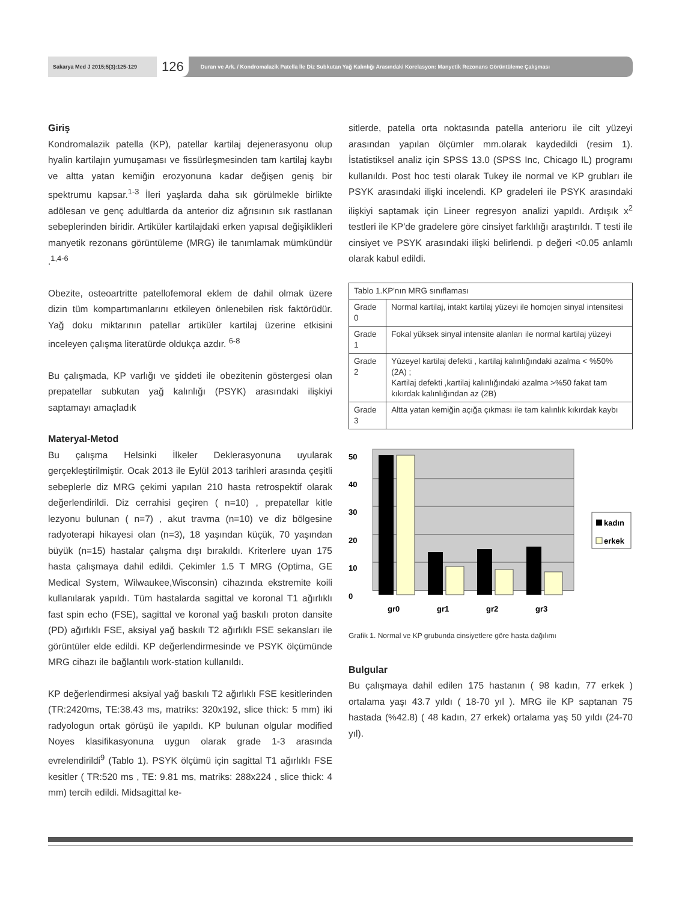Sakarya Med J 2015;5(3):125-129
126
Duran ve Ark. / Kondromalazik Patella İle Diz Subkutan Yağ Kalınlığı Arasındaki Korelasyon: Manyetik Rezonans Görüntüleme Çalışması
Giriş
Kondromalazik patella (KP), patellar kartilaj dejenerasyonu olup hyalin kartilajın yumuşaması ve fissürleşmesinden tam kartilaj kaybı ve altta yatan kemiğin erozyonuna kadar değişen geniş bir spektrumu kapsar.<sup>1-3</sup> İleri yaşlarda daha sık görülmekle birlikte adölesan ve genç adultlarda da anterior diz ağrısının sık rastlanan sebeplerinden biridir. Artiküler kartilajdaki erken yapısal değişiklikleri manyetik rezonans görüntüleme (MRG) ile tanımlamak mümkündür .<sup>1,4-6</sup>
Obezite, osteoartritte patellofemoral eklem de dahil olmak üzere dizin tüm kompartımanlarını etkileyen önlenebilen risk faktörüdür. Yağ doku miktarının patellar artiküler kartilaj üzerine etkisini inceleyen çalışma literatürde oldukça azdır. <sup>6-8</sup>
Bu çalışmada, KP varlığı ve şiddeti ile obezitenin göstergesi olan prepatellar subkutan yağ kalınlığı (PSYK) arasındaki ilişkiyi saptamayı amaçladık
Materyal-Metod
Bu çalışma Helsinki İlkeler Deklerasyonuna uyularak gerçekleştirilmiştir. Ocak 2013 ile Eylül 2013 tarihleri arasında çeşitli sebeplerle diz MRG çekimi yapılan 210 hasta retrospektif olarak değerlendirildi. Diz cerrahisi geçiren ( n=10) , prepatellar kitle lezyonu bulunan ( n=7) , akut travma (n=10) ve diz bölgesine radyoterapi hikayesi olan (n=3), 18 yaşından küçük, 70 yaşından büyük (n=15) hastalar çalışma dışı bırakıldı. Kriterlere uyan 175 hasta çalışmaya dahil edildi. Çekimler 1.5 T MRG (Optima, GE Medical System, Wilwaukee,Wisconsin) cihazında ekstremite koili kullanılarak yapıldı. Tüm hastalarda sagittal ve koronal T1 ağırlıklı fast spin echo (FSE), sagittal ve koronal yağ baskılı proton dansite (PD) ağırlıklı FSE, aksiyal yağ baskılı T2 ağırlıklı FSE sekansları ile görüntüler elde edildi. KP değerlendirmesinde ve PSYK ölçümünde MRG cihazı ile bağlantılı work-station kullanıldı.
KP değerlendirmesi aksiyal yağ baskılı T2 ağırlıklı FSE kesitlerinden (TR:2420ms, TE:38.43 ms, matriks: 320x192, slice thick: 5 mm) iki radyologun ortak görüşü ile yapıldı. KP bulunan olgular modified Noyes klasifikasyonuna uygun olarak grade 1-3 arasında evrelendirildi<sup>9</sup> (Tablo 1). PSYK ölçümü için sagittal T1 ağırlıklı FSE kesitler ( TR:520 ms , TE: 9.81 ms, matriks: 288x224 , slice thick: 4 mm) tercih edildi. Midsagittal ke-
sitlerde, patella orta noktasında patella anterioru ile cilt yüzeyi arasından yapılan ölçümler mm.olarak kaydedildi (resim 1). İstatistiksel analiz için SPSS 13.0 (SPSS Inc, Chicago IL) programı kullanıldı. Post hoc testi olarak Tukey ile normal ve KP grubları ile PSYK arasındaki ilişki incelendi. KP gradeleri ile PSYK arasındaki ilişkiyi saptamak için Lineer regresyon analizi yapıldı. Ardışık x<sup>2</sup> testleri ile KP'de gradelere göre cinsiyet farklılığı araştırıldı. T testi ile cinsiyet ve PSYK arasındaki ilişki belirlendi. p değeri <0.05 anlamlı olarak kabul edildi.
| Tablo 1.KP'nın MRG sınıflaması | |
| Grade 0 | Normal kartilaj, intakt kartilaj yüzeyi ile homojen sinyal intensitesi |
| Grade 1 | Fokal yüksek sinyal intensite alanları ile normal kartilaj yüzeyi |
| Grade 2 | Yüzeyel kartilaj defekti , kartilaj kalınlığındaki azalma < %50% (2A) ; Kartilaj defekti ,kartilaj kalınlığındaki azalma >%50 fakat tam kıkırdak kalınlığından az (2B) |
| Grade 3 | Altta yatan kemiğin açığa çıkması ile tam kalınlık kıkırdak kaybı |
0
10
20
30
40
50
gr0
gr1
gr2
gr3
kadın
erkek
Grafik 1. Normal ve KP grubunda cinsiyetlere göre hasta dağılımı
Bulgular
Bu çalışmaya dahil edilen 175 hastanın ( 98 kadın, 77 erkek ) ortalama yaşı 43.7 yıldı ( 18-70 yıl ). MRG ile KP saptanan 75 hastada (%42.8) ( 48 kadın, 27 erkek) ortalama yaş 50 yıldı (24-70 yıl).